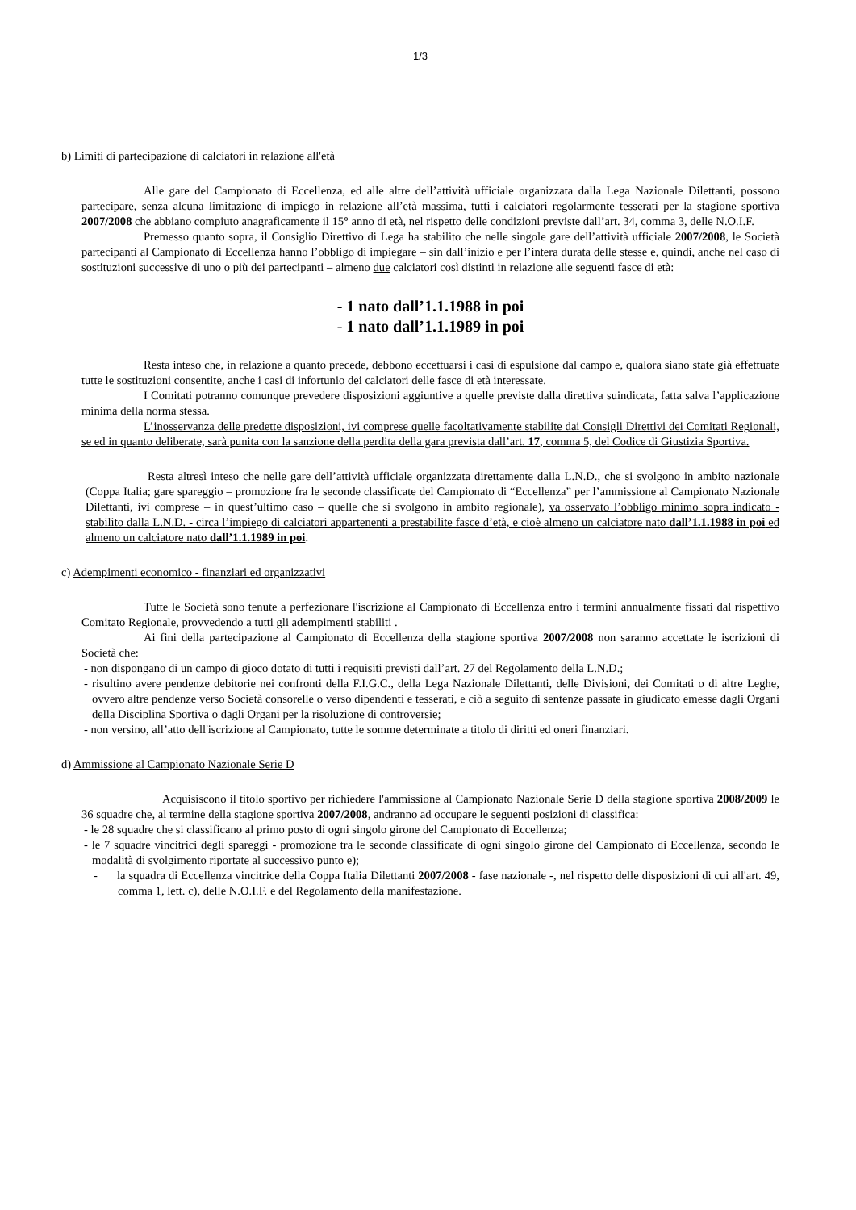1/3
b) Limiti di partecipazione di calciatori in relazione all'età
Alle gare del Campionato di Eccellenza, ed alle altre dell’attività ufficiale organizzata dalla Lega Nazionale Dilettanti, possono partecipare, senza alcuna limitazione di impiego in relazione all’età massima, tutti i calciatori regolarmente tesserati per la stagione sportiva 2007/2008 che abbiano compiuto anagraficamente il 15° anno di età, nel rispetto delle condizioni previste dall’art. 34, comma 3, delle N.O.I.F.
Premesso quanto sopra, il Consiglio Direttivo di Lega ha stabilito che nelle singole gare dell’attività ufficiale 2007/2008, le Società partecipanti al Campionato di Eccellenza hanno l’obbligo di impiegare – sin dall’inizio e per l’intera durata delle stesse e, quindi, anche nel caso di sostituzioni successive di uno o più dei partecipanti – almeno due calciatori così distinti in relazione alle seguenti fasce di età:
- 1 nato dall’1.1.1988 in poi
- 1 nato dall’1.1.1989 in poi
Resta inteso che, in relazione a quanto precede, debbono eccettuarsi i casi di espulsione dal campo e, qualora siano state già effettuate tutte le sostituzioni consentite, anche i casi di infortunio dei calciatori delle fasce di età interessate.
I Comitati potranno comunque prevedere disposizioni aggiuntive a quelle previste dalla direttiva suindicata, fatta salva l’applicazione minima della norma stessa.
L’inosservanza delle predette disposizioni, ivi comprese quelle facoltativamente stabilite dai Consigli Direttivi dei Comitati Regionali, se ed in quanto deliberate, sarà punita con la sanzione della perdita della gara prevista dall’art. 17, comma 5, del Codice di Giustizia Sportiva.
Resta altresì inteso che nelle gare dell’attività ufficiale organizzata direttamente dalla L.N.D., che si svolgono in ambito nazionale (Coppa Italia; gare spareggio – promozione fra le seconde classificate del Campionato di “Eccellenza” per l’ammissione al Campionato Nazionale Dilettanti, ivi comprese – in quest’ultimo caso – quelle che si svolgono in ambito regionale), va osservato l’obbligo minimo sopra indicato - stabilito dalla L.N.D. - circa l’impiego di calciatori appartenenti a prestabilite fasce d’età, e cioè almeno un calciatore nato dall’1.1.1988 in poi ed almeno un calciatore nato dall’1.1.1989 in poi.
c) Adempimenti economico - finanziari ed organizzativi
Tutte le Società sono tenute a perfezionare l'iscrizione al Campionato di Eccellenza entro i termini annualmente fissati dal rispettivo Comitato Regionale, provvedendo a tutti gli adempimenti stabiliti .
Ai fini della partecipazione al Campionato di Eccellenza della stagione sportiva 2007/2008 non saranno accettate le iscrizioni di Società che:
- non dispongano di un campo di gioco dotato di tutti i requisiti previsti dall’art. 27 del Regolamento della L.N.D.;
- risultino avere pendenze debitorie nei confronti della F.I.G.C., della Lega Nazionale Dilettanti, delle Divisioni, dei Comitati o di altre Leghe, ovvero altre pendenze verso Società consorelle o verso dipendenti e tesserati, e ciò a seguito di sentenze passate in giudicato emesse dagli Organi della Disciplina Sportiva o dagli Organi per la risoluzione di controversie;
- non versino, all’atto dell'iscrizione al Campionato, tutte le somme determinate a titolo di diritti ed oneri finanziari.
d) Ammissione al Campionato Nazionale Serie D
Acquisiscono il titolo sportivo per richiedere l'ammissione al Campionato Nazionale Serie D della stagione sportiva 2008/2009 le 36 squadre che, al termine della stagione sportiva 2007/2008, andranno ad occupare le seguenti posizioni di classifica:
- le 28 squadre che si classificano al primo posto di ogni singolo girone del Campionato di Eccellenza;
- le 7 squadre vincitrici degli spareggi - promozione tra le seconde classificate di ogni singolo girone del Campionato di Eccellenza, secondo le modalità di svolgimento riportate al successivo punto e);
- la squadra di Eccellenza vincitrice della Coppa Italia Dilettanti 2007/2008 - fase nazionale -, nel rispetto delle disposizioni di cui all'art. 49, comma 1, lett. c), delle N.O.I.F. e del Regolamento della manifestazione.